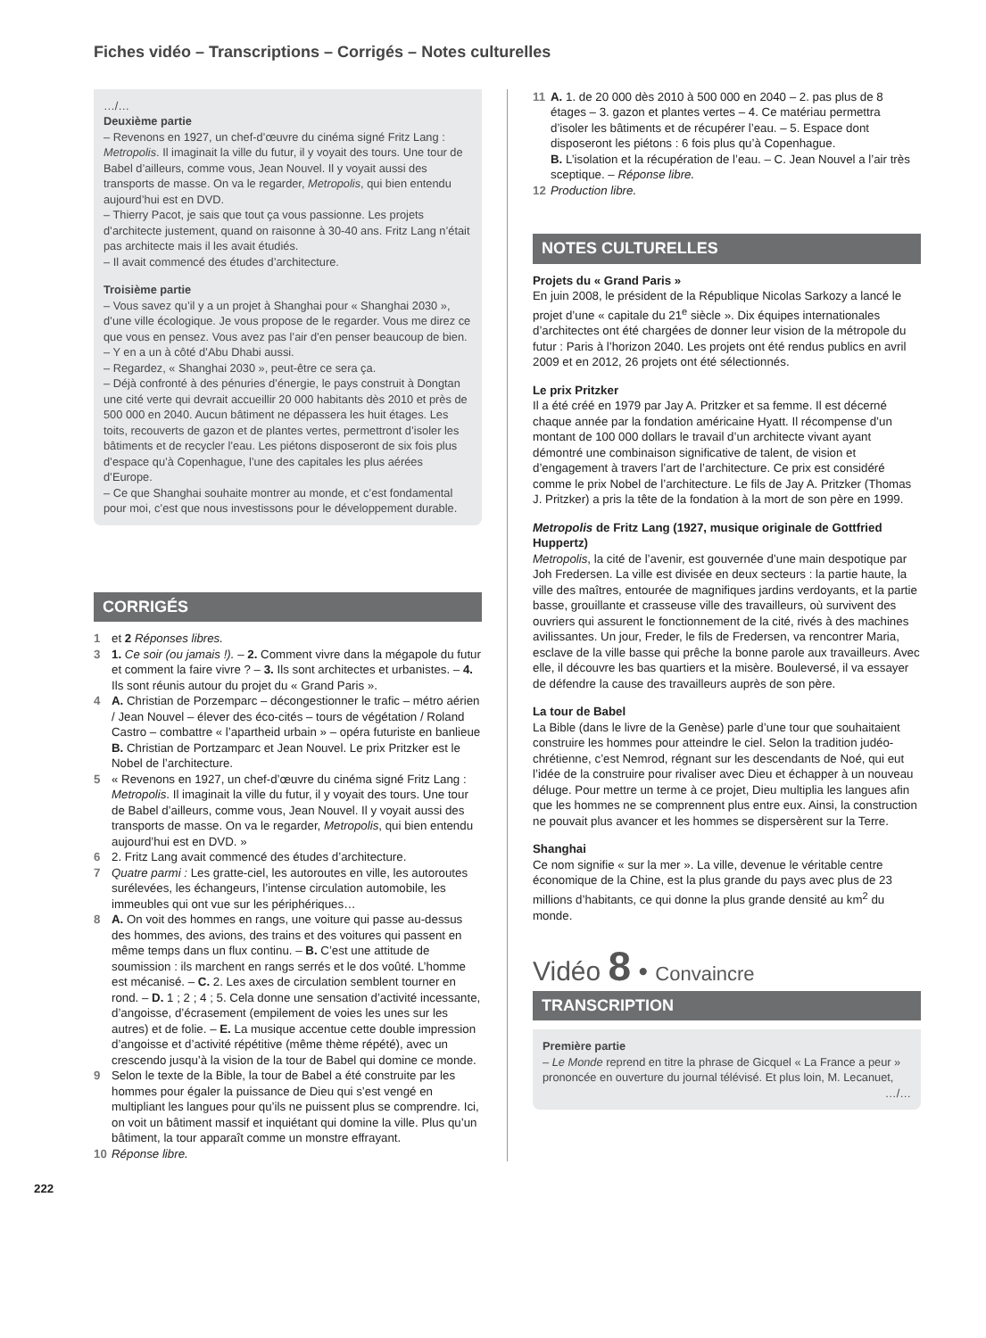Fiches vidéo – Transcriptions – Corrigés – Notes culturelles
…/…
Deuxième partie
– Revenons en 1927, un chef-d’œuvre du cinéma signé Fritz Lang : Metropolis. Il imaginait la ville du futur, il y voyait des tours. Une tour de Babel d’ailleurs, comme vous, Jean Nouvel. Il y voyait aussi des transports de masse. On va le regarder, Metropolis, qui bien entendu aujourd’hui est en DVD.
– Thierry Pacot, je sais que tout ça vous passionne. Les projets d’architecte justement, quand on raisonne à 30-40 ans. Fritz Lang n’était pas architecte mais il les avait étudiés.
– Il avait commencé des études d’architecture.
Troisième partie
– Vous savez qu’il y a un projet à Shanghai pour « Shanghai 2030 », d’une ville écologique. Je vous propose de le regarder. Vous me direz ce que vous en pensez. Vous avez pas l’air d’en penser beaucoup de bien.
– Y en a un à côté d’Abu Dhabi aussi.
– Regardez, « Shanghai 2030 », peut-être ce sera ça.
– Déjà confronté à des pénuries d’énergie, le pays construit à Dongtan une cité verte qui devrait accueillir 20 000 habitants dès 2010 et près de 500 000 en 2040. Aucun bâtiment ne dépassera les huit étages. Les toits, recouverts de gazon et de plantes vertes, permettront d’isoler les bâtiments et de recycler l’eau. Les piétons disposeront de six fois plus d’espace qu’à Copenhague, l’une des capitales les plus aérées d’Europe.
– Ce que Shanghai souhaite montrer au monde, et c’est fondamental pour moi, c’est que nous investissons pour le développement durable.
CORRIGÉS
1 et 2 Réponses libres.
3 1. Ce soir (ou jamais !). – 2. Comment vivre dans la mégapole du futur et comment la faire vivre ? – 3. Ils sont architectes et urbanistes. – 4. Ils sont réunis autour du projet du « Grand Paris ».
4 A. Christian de Porzemparc – décongestionner le trafic – métro aérien / Jean Nouvel – élever des éco-cités – tours de végétation / Roland Castro – combattre « l’apartheid urbain » – opéra futuriste en banlieue
B. Christian de Portzamparc et Jean Nouvel. Le prix Pritzker est le Nobel de l’architecture.
5 « Revenons en 1927, un chef-d’œuvre du cinéma signé Fritz Lang : Metropolis. Il imaginait la ville du futur, il y voyait des tours. Une tour de Babel d’ailleurs, comme vous, Jean Nouvel. Il y voyait aussi des transports de masse. On va le regarder, Metropolis, qui bien entendu aujourd’hui est en DVD. »
6 2. Fritz Lang avait commencé des études d’architecture.
7 Quatre parmi : Les gratte-ciel, les autoroutes en ville, les autoroutes surélevées, les échangeurs, l’intense circulation automobile, les immeubles qui ont vue sur les périphériques…
8 A. On voit des hommes en rangs, une voiture qui passe au-dessus des hommes, des avions, des trains et des voitures qui passent en même temps dans un flux continu. – B. C’est une attitude de soumission : ils marchent en rangs serrés et le dos voûté. L’homme est mécanisé. – C. 2. Les axes de circulation semblent tourner en rond. – D. 1 ; 2 ; 4 ; 5. Cela donne une sensation d’activité incessante, d’angoisse, d’écrasement (empilement de voies les unes sur les autres) et de folie. – E. La musique accentue cette double impression d’angoisse et d’activité répétitive (même thème répété), avec un crescendo jusqu’à la vision de la tour de Babel qui domine ce monde.
9 Selon le texte de la Bible, la tour de Babel a été construite par les hommes pour égaler la puissance de Dieu qui s’est vengé en multipliant les langues pour qu’ils ne puissent plus se comprendre. Ici, on voit un bâtiment massif et inquiétant qui domine la ville. Plus qu’un bâtiment, la tour apparaît comme un monstre effrayant.
10 Réponse libre.
11 A. 1. de 20 000 dès 2010 à 500 000 en 2040 – 2. pas plus de 8 étages – 3. gazon et plantes vertes – 4. Ce matériau permettra d’isoler les bâtiments et de récupérer l’eau. – 5. Espace dont disposeront les piétons : 6 fois plus qu’à Copenhague.
B. L’isolation et la récupération de l’eau. – C. Jean Nouvel a l’air très sceptique. – Réponse libre.
12 Production libre.
NOTES CULTURELLES
Projets du « Grand Paris »
En juin 2008, le président de la République Nicolas Sarkozy a lancé le projet d’une « capitale du 21<sup>e</sup> siècle ». Dix équipes internationales d’architectes ont été chargées de donner leur vision de la métropole du futur : Paris à l’horizon 2040. Les projets ont été rendus publics en avril 2009 et en 2012, 26 projets ont été sélectionnés.
Le prix Pritzker
Il a été créé en 1979 par Jay A. Pritzker et sa femme. Il est décerné chaque année par la fondation américaine Hyatt. Il récompense d’un montant de 100 000 dollars le travail d’un architecte vivant ayant démontré une combinaison significative de talent, de vision et d’engagement à travers l’art de l’architecture. Ce prix est considéré comme le prix Nobel de l’architecture. Le fils de Jay A. Pritzker (Thomas J. Pritzker) a pris la tête de la fondation à la mort de son père en 1999.
Metropolis de Fritz Lang (1927, musique originale de Gottfried Huppertz)
Metropolis, la cité de l’avenir, est gouvernée d’une main despotique par Joh Fredersen. La ville est divisée en deux secteurs : la partie haute, la ville des maîtres, entourée de magnifiques jardins verdoyants, et la partie basse, grouillante et crasseuse ville des travailleurs, où survivent des ouvriers qui assurent le fonctionnement de la cité, rivés à des machines avilissantes. Un jour, Freder, le fils de Fredersen, va rencontrer Maria, esclave de la ville basse qui prêche la bonne parole aux travailleurs. Avec elle, il découvre les bas quartiers et la misère. Bouleversé, il va essayer de défendre la cause des travailleurs auprès de son père.
La tour de Babel
La Bible (dans le livre de la Genèse) parle d’une tour que souhaitaient construire les hommes pour atteindre le ciel. Selon la tradition judéo-chrétienne, c’est Nemrod, régnant sur les descendants de Noé, qui eut l’idée de la construire pour rivaliser avec Dieu et échapper à un nouveau déluge. Pour mettre un terme à ce projet, Dieu multiplia les langues afin que les hommes ne se comprennent plus entre eux. Ainsi, la construction ne pouvait plus avancer et les hommes se dispersèrent sur la Terre.
Shanghai
Ce nom signifie « sur la mer ». La ville, devenue le véritable centre économique de la Chine, est la plus grande du pays avec plus de 23 millions d’habitants, ce qui donne la plus grande densité au km<sup>2</sup> du monde.
Vidéo 8 • Convaincre
TRANSCRIPTION
Première partie
– Le Monde reprend en titre la phrase de Gicquel « La France a peur » prononcée en ouverture du journal télévisé. Et plus loin, M. Lecanuet,
…/…
222